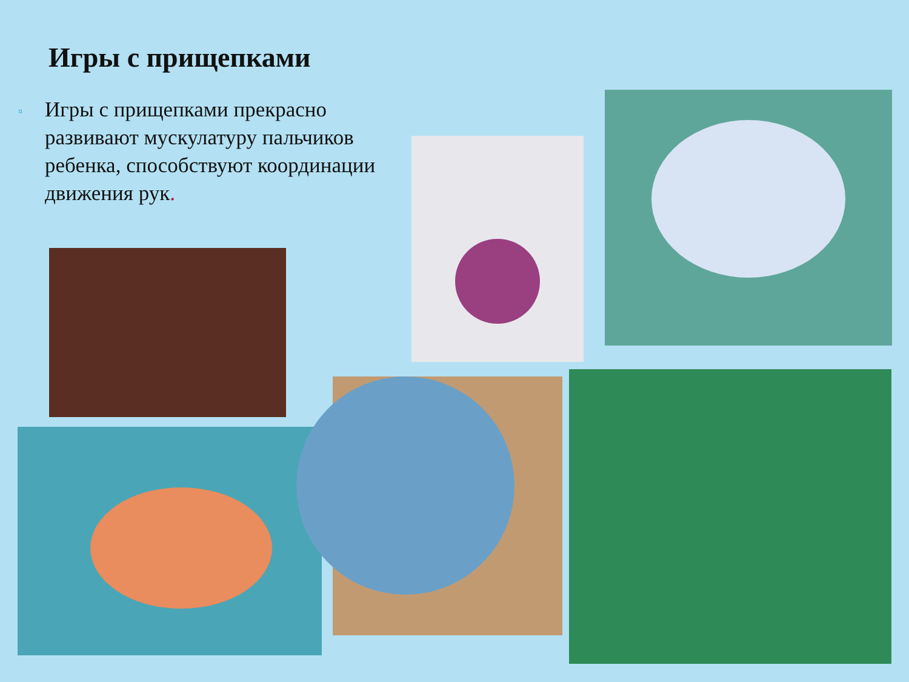Игры с прищепками
▫ Игры с прищепками прекрасно развивают мускулатуру пальчиков ребенка, способствуют координации движения рук.